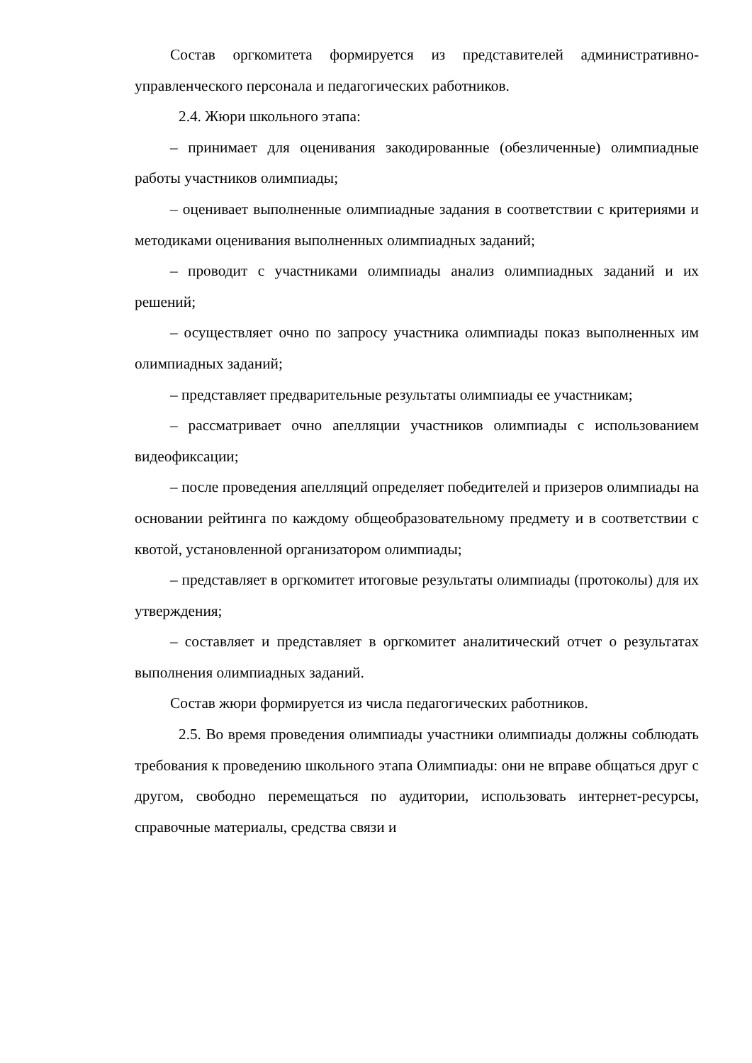Состав оргкомитета формируется из представителей административно-управленческого персонала и педагогических работников.
2.4. Жюри школьного этапа:
– принимает для оценивания закодированные (обезличенные) олимпиадные работы участников олимпиады;
– оценивает выполненные олимпиадные задания в соответствии с критериями и методиками оценивания выполненных олимпиадных заданий;
– проводит с участниками олимпиады анализ олимпиадных заданий и их решений;
– осуществляет очно по запросу участника олимпиады показ выполненных им олимпиадных заданий;
– представляет предварительные результаты олимпиады ее участникам;
– рассматривает очно апелляции участников олимпиады с использованием видеофиксации;
– после проведения апелляций определяет победителей и призеров олимпиады на основании рейтинга по каждому общеобразовательному предмету и в соответствии с квотой, установленной организатором олимпиады;
– представляет в оргкомитет итоговые результаты олимпиады (протоколы) для их утверждения;
– составляет и представляет в оргкомитет аналитический отчет о результатах выполнения олимпиадных заданий.
Состав жюри формируется из числа педагогических работников.
2.5. Во время проведения олимпиады участники олимпиады должны соблюдать требования к проведению школьного этапа Олимпиады: они не вправе общаться друг с другом, свободно перемещаться по аудитории, использовать интернет-ресурсы, справочные материалы, средства связи и